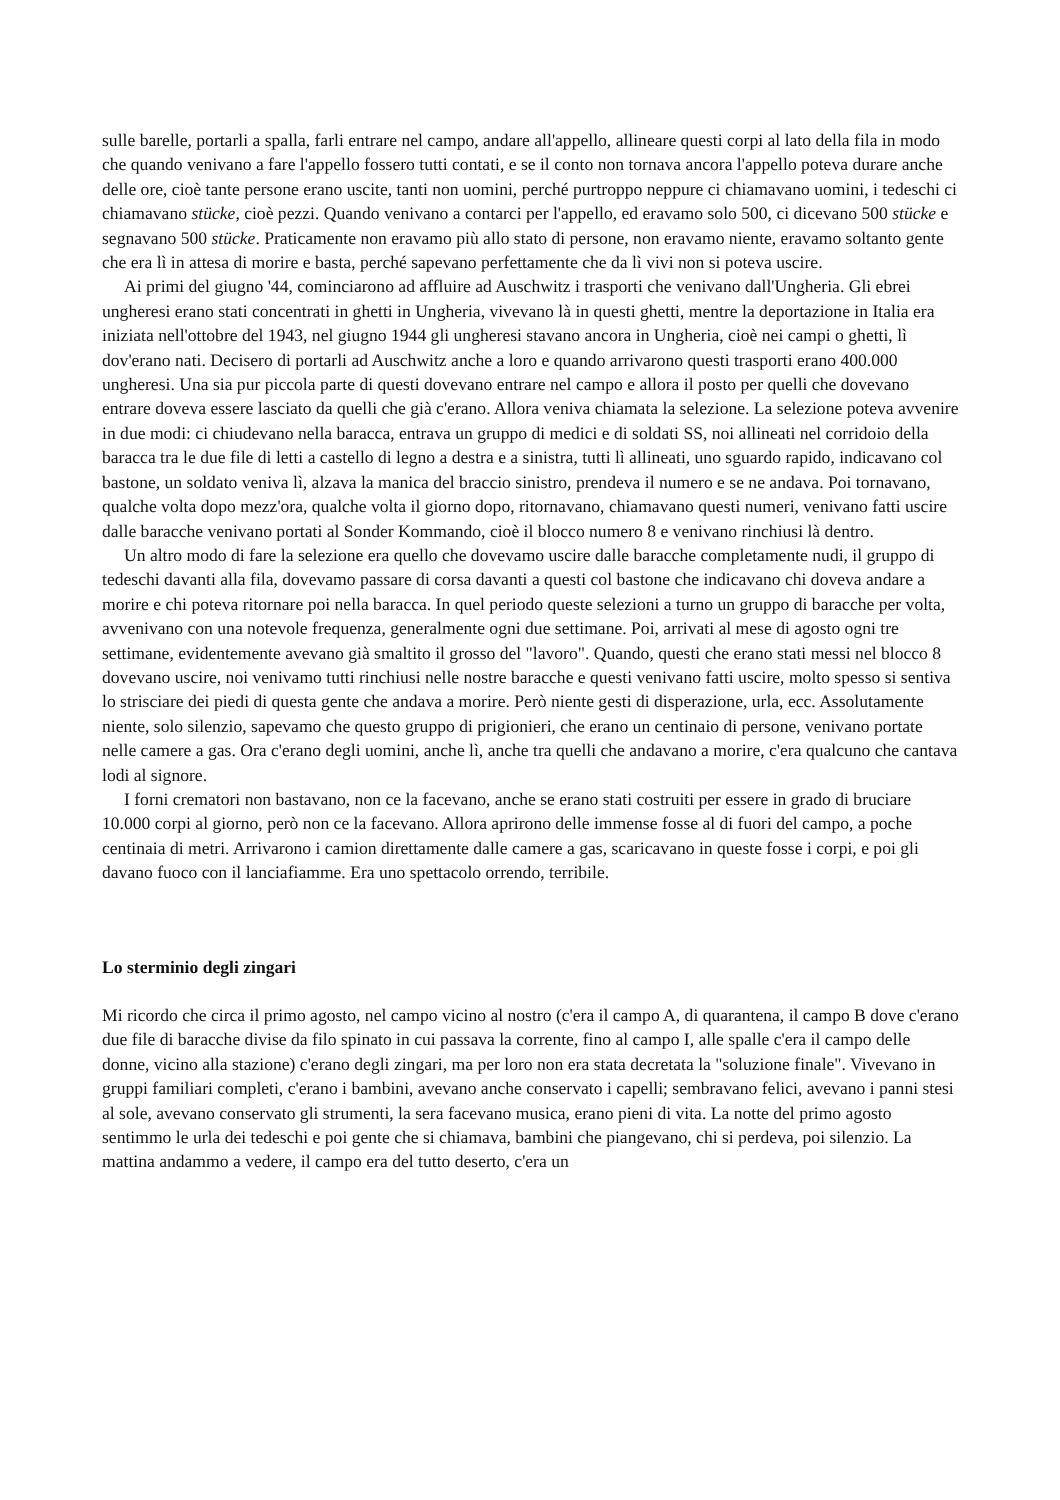sulle barelle, portarli a spalla, farli entrare nel campo, andare all'appello, allineare questi corpi al lato della fila in modo che quando venivano a fare l'appello fossero tutti contati, e se il conto non tornava ancora l'appello poteva durare anche delle ore, cioè tante persone erano uscite, tanti non uomini, perché purtroppo neppure ci chiamavano uomini, i tedeschi ci chiamavano stücke, cioè pezzi. Quando venivano a contarci per l'appello, ed eravamo solo 500, ci dicevano 500 stücke e segnavano 500 stücke. Praticamente non eravamo più allo stato di persone, non eravamo niente, eravamo soltanto gente che era lì in attesa di morire e basta, perché sapevano perfettamente che da lì vivi non si poteva uscire.
Ai primi del giugno '44, cominciarono ad affluire ad Auschwitz i trasporti che venivano dall'Ungheria. Gli ebrei ungheresi erano stati concentrati in ghetti in Ungheria, vivevano là in questi ghetti, mentre la deportazione in Italia era iniziata nell'ottobre del 1943, nel giugno 1944 gli ungheresi stavano ancora in Ungheria, cioè nei campi o ghetti, lì dov'erano nati. Decisero di portarli ad Auschwitz anche a loro e quando arrivarono questi trasporti erano 400.000 ungheresi. Una sia pur piccola parte di questi dovevano entrare nel campo e allora il posto per quelli che dovevano entrare doveva essere lasciato da quelli che già c'erano. Allora veniva chiamata la selezione. La selezione poteva avvenire in due modi: ci chiudevano nella baracca, entrava un gruppo di medici e di soldati SS, noi allineati nel corridoio della baracca tra le due file di letti a castello di legno a destra e a sinistra, tutti lì allineati, uno sguardo rapido, indicavano col bastone, un soldato veniva lì, alzava la manica del braccio sinistro, prendeva il numero e se ne andava. Poi tornavano, qualche volta dopo mezz'ora, qualche volta il giorno dopo, ritornavano, chiamavano questi numeri, venivano fatti uscire dalle baracche venivano portati al Sonder Kommando, cioè il blocco numero 8 e venivano rinchiusi là dentro.
Un altro modo di fare la selezione era quello che dovevamo uscire dalle baracche completamente nudi, il gruppo di tedeschi davanti alla fila, dovevamo passare di corsa davanti a questi col bastone che indicavano chi doveva andare a morire e chi poteva ritornare poi nella baracca. In quel periodo queste selezioni a turno un gruppo di baracche per volta, avvenivano con una notevole frequenza, generalmente ogni due settimane. Poi, arrivati al mese di agosto ogni tre settimane, evidentemente avevano già smaltito il grosso del "lavoro". Quando, questi che erano stati messi nel blocco 8 dovevano uscire, noi venivamo tutti rinchiusi nelle nostre baracche e questi venivano fatti uscire, molto spesso si sentiva lo strisciare dei piedi di questa gente che andava a morire. Però niente gesti di disperazione, urla, ecc. Assolutamente niente, solo silenzio, sapevamo che questo gruppo di prigionieri, che erano un centinaio di persone, venivano portate nelle camere a gas. Ora c'erano degli uomini, anche lì, anche tra quelli che andavano a morire, c'era qualcuno che cantava lodi al signore.
I forni crematori non bastavano, non ce la facevano, anche se erano stati costruiti per essere in grado di bruciare 10.000 corpi al giorno, però non ce la facevano. Allora aprirono delle immense fosse al di fuori del campo, a poche centinaia di metri. Arrivarono i camion direttamente dalle camere a gas, scaricavano in queste fosse i corpi, e poi gli davano fuoco con il lanciafiamme. Era uno spettacolo orrendo, terribile.
Lo sterminio degli zingari
Mi ricordo che circa il primo agosto, nel campo vicino al nostro (c'era il campo A, di quarantena, il campo B dove c'erano due file di baracche divise da filo spinato in cui passava la corrente, fino al campo I, alle spalle c'era il campo delle donne, vicino alla stazione) c'erano degli zingari, ma per loro non era stata decretata la "soluzione finale". Vivevano in gruppi familiari completi, c'erano i bambini, avevano anche conservato i capelli; sembravano felici, avevano i panni stesi al sole, avevano conservato gli strumenti, la sera facevano musica, erano pieni di vita. La notte del primo agosto sentimmo le urla dei tedeschi e poi gente che si chiamava, bambini che piangevano, chi si perdeva, poi silenzio. La mattina andammo a vedere, il campo era del tutto deserto, c'era un